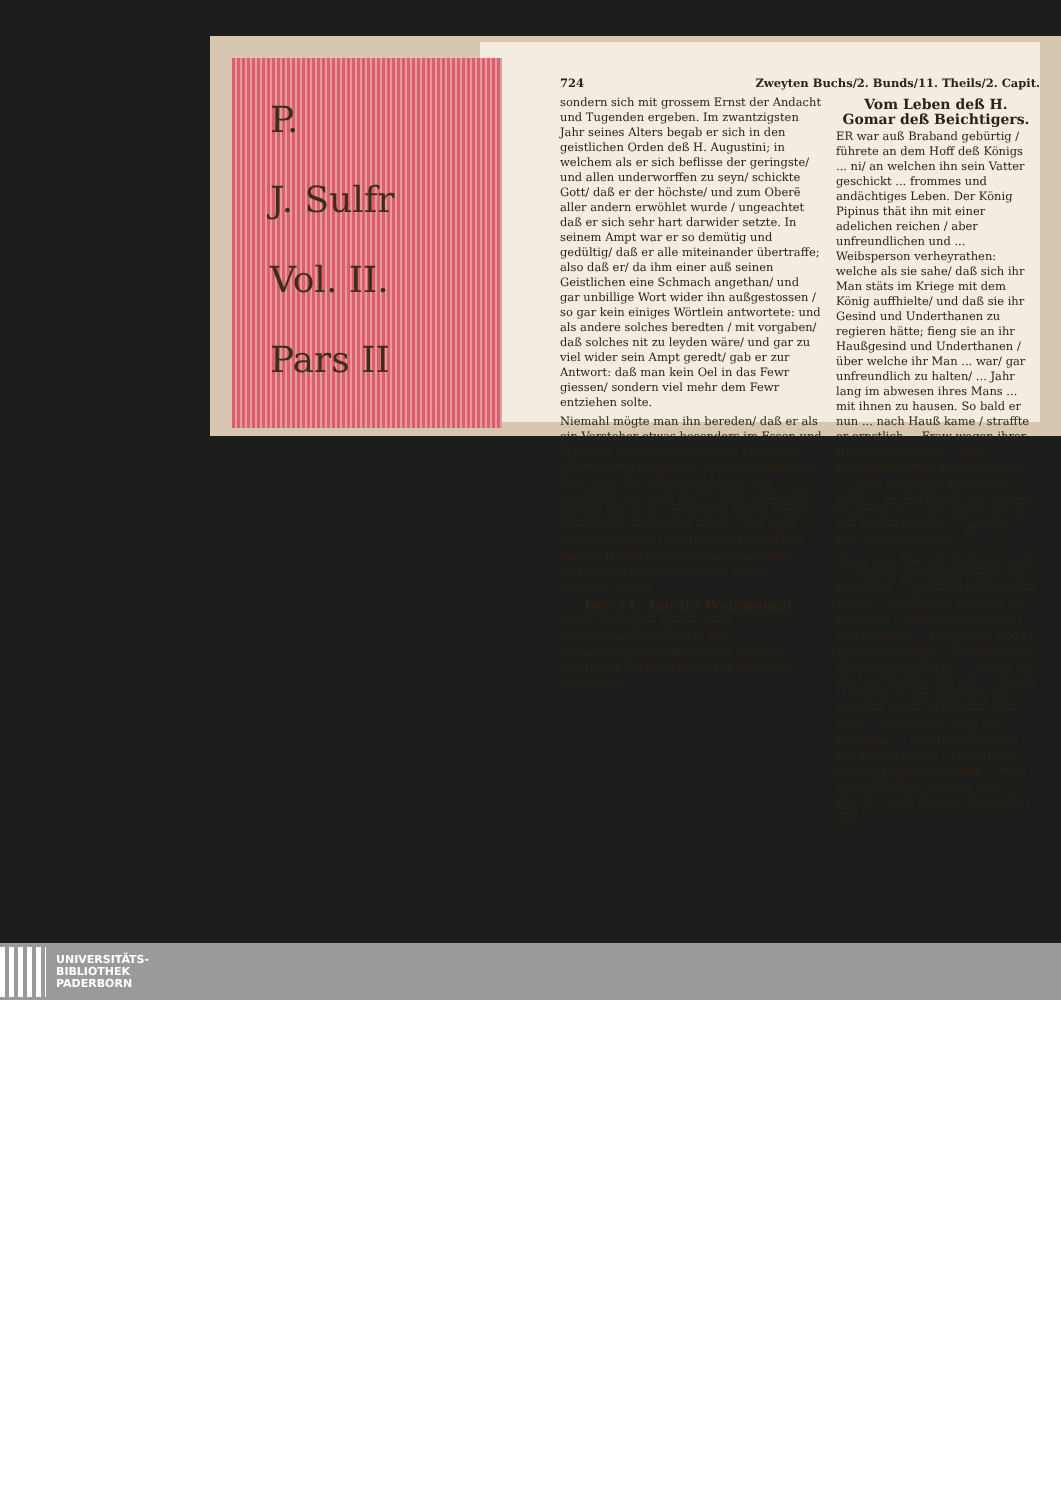P.
J. Sulfr
Vol. II.
Pars II
724 Zweyten Buchs/2. Bunds/11. Theils/2. Capit.
sondern sich mit grossem Ernst der Andacht und Tugenden ergeben. Im zwantzigsten Jahr seines Alters begab er sich in den geistlichen Orden deß H. Augustini; in welchem als er sich beflisse der geringste/ und allen underworffen zu seyn/ schickte Gott/ daß er der höchste/ und zum Oberẽ aller andern erwöhlet wurde / ungeachtet daß er sich sehr hart darwider setzte. In seinem Ampt war er so demütig und gedültig/ daß er alle miteinander übertraffe; also daß er/ da ihm einer auß seinen Geistlichen eine Schmach angethan/ und gar unbillige Wort wider ihn außgestossen / so gar kein einiges Wörtlein antwortete: und als andere solches beredten / mit vorgaben/ daß solches nit zu leyden wäre/ und gar zu viel wider sein Ampt geredt/ gab er zur Antwort: daß man kein Oel in das Fewr giessen/ sondern viel mehr dem Fewr entziehen solte.
Niemahl mögte man ihn bereden/ daß er als ein Vorsteher etwas besonders im Essen und Trincken zuliesse: ja er fastete mehr und öffter als die andere. Er war dermassen mit dem Fewr der Göttlichen Liebe/ und sonderlich im Ampt der H. Meß entzündet; daß mã ihm so gar mitten im kalten Winter seine Brust entblössen muste: man sahe augenscheinlich / wie daß ein Dampff von seinem Haupt auffstiege/ daß ihm seine Augen übergiengen/ und wie daß er verzuckt wurde.
Der 11. Tag im Weinmonat.
NAch vollendten diesen neun Betrachtungen kanstu in den Betrachtungen/ so anfänglich von den Göttlichen Vollkommenheiten gegeben/ fortfahren.
Vom Leben deß H. Gomar deß Beichtigers.
ER war auß Braband gebürtig / führete an dem Hoff deß Königs ... ni/ an welchen ihn sein Vatter geschickt ... frommes und andächtiges Leben. Der König Pipinus thät ihn mit einer adelichen reichen / aber unfreundlichen und ... Weibsperson verheyrathen: welche als sie sahe/ daß sich ihr Man stäts im Kriege mit dem König auffhielte/ und daß sie ihr Gesind und Underthanen zu regieren hätte; fieng sie an ihr Haußgesind und Underthanen / über welche ihr Man ... war/ gar unfreundlich zu halten/ ... Jahr lang im abwesen ihres Mans ... mit ihnen zu hausen. So bald er nun ... nach Hauß kame / straffte er ernstlich ... Fraw wegen ihrer Grausamkeit/ und ... nem jedwedern wider geben/ was sie ... recht von ihnen genommen hatte ... so stellete er eine grosse Mahlzeit an ... alle laden/ welche von seiner Frawen ... get und beschwäret worden.
Als er nun über ein Zeitlang nach ... reysete/ die heilige Orther zu besuchen ... die erste Nacht einen Baum ... seine Zelte / welche er ihm stäts ... ließ/ auffzurichten / und daselbst ... zu bleiben/ und in Erfahrnus kame/ ... Baursman/ so den Baum gepflantzt ... hiemit gar übel zu frieden/ und sich ... klagte / verhieß er ihm entweder den ... selbsten wider zu lieffern/ oder aber ... deß andern Tags zu bezahlen. ... sich deß Nachts in das Gebett begab ... Baum mit seinem Gurtel zu seinem ... zoge und auffrichte/ welcher sich gleich ... nem Stamm vereinigte / und ...
UNIVERSITÄTS-
BIBLIOTHEK
PADERBORN